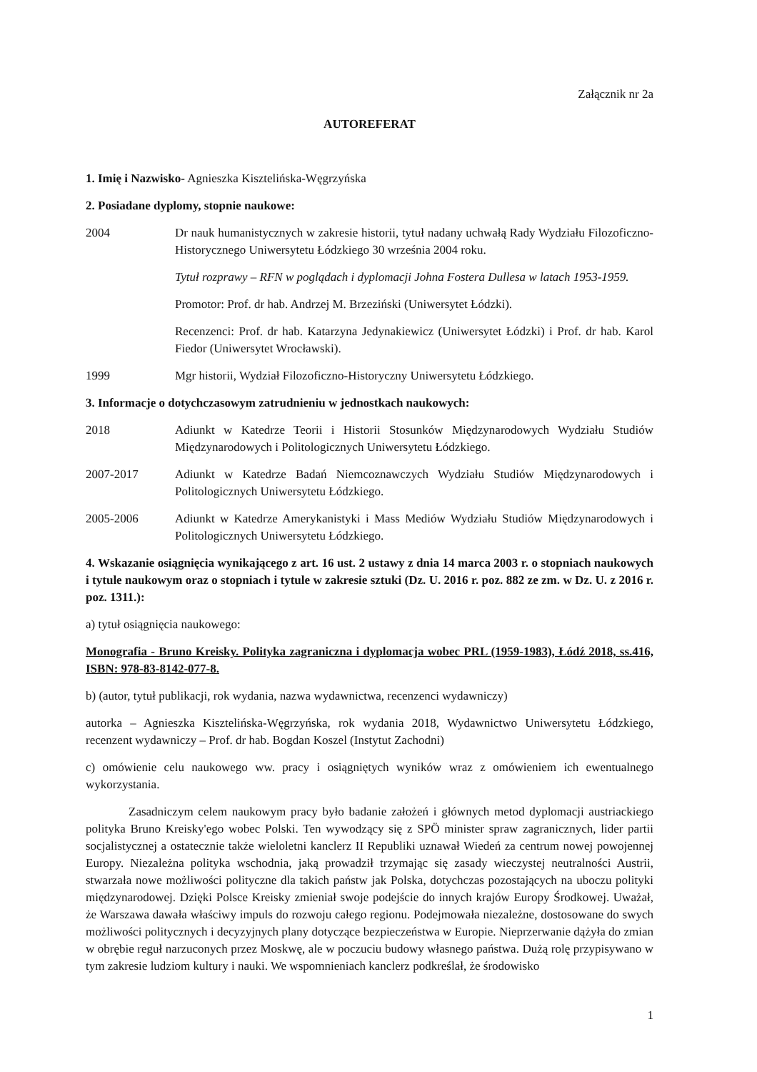Załącznik nr 2a
AUTOREFERAT
1. Imię i Nazwisko- Agnieszka Kisztelińska-Węgrzyńska
2. Posiadane dyplomy, stopnie naukowe:
2004 Dr nauk humanistycznych w zakresie historii, tytuł nadany uchwałą Rady Wydziału Filozoficzno-Historycznego Uniwersytetu Łódzkiego 30 września 2004 roku.
Tytuł rozprawy – RFN w poglądach i dyplomacji Johna Fostera Dullesa w latach 1953-1959.
Promotor: Prof. dr hab. Andrzej M. Brzeziński (Uniwersytet Łódzki).
Recenzenci: Prof. dr hab. Katarzyna Jedynakiewicz (Uniwersytet Łódzki) i Prof. dr hab. Karol Fiedor (Uniwersytet Wrocławski).
1999 Mgr historii, Wydział Filozoficzno-Historyczny Uniwersytetu Łódzkiego.
3. Informacje o dotychczasowym zatrudnieniu w jednostkach naukowych:
2018 Adiunkt w Katedrze Teorii i Historii Stosunków Międzynarodowych Wydziału Studiów Międzynarodowych i Politologicznych Uniwersytetu Łódzkiego.
2007-2017 Adiunkt w Katedrze Badań Niemcoznawczych Wydziału Studiów Międzynarodowych i Politologicznych Uniwersytetu Łódzkiego.
2005-2006 Adiunkt w Katedrze Amerykanistyki i Mass Mediów Wydziału Studiów Międzynarodowych i Politologicznych Uniwersytetu Łódzkiego.
4. Wskazanie osiągnięcia wynikającego z art. 16 ust. 2 ustawy z dnia 14 marca 2003 r. o stopniach naukowych i tytule naukowym oraz o stopniach i tytule w zakresie sztuki (Dz. U. 2016 r. poz. 882 ze zm. w Dz. U. z 2016 r. poz. 1311.):
a) tytuł osiągnięcia naukowego:
Monografia - Bruno Kreisky. Polityka zagraniczna i dyplomacja wobec PRL (1959-1983), Łódź 2018, ss.416, ISBN: 978-83-8142-077-8.
b) (autor, tytuł publikacji, rok wydania, nazwa wydawnictwa, recenzenci wydawniczy)
autorka – Agnieszka Kisztelińska-Węgrzyńska, rok wydania 2018, Wydawnictwo Uniwersytetu Łódzkiego, recenzent wydawniczy – Prof. dr hab. Bogdan Koszel (Instytut Zachodni)
c) omówienie celu naukowego ww. pracy i osiągniętych wyników wraz z omówieniem ich ewentualnego wykorzystania.
Zasadniczym celem naukowym pracy było badanie założeń i głównych metod dyplomacji austriackiego polityka Bruno Kreisky'ego wobec Polski. Ten wywodzący się z SPÖ minister spraw zagranicznych, lider partii socjalistycznej a ostatecznie także wieloletni kanclerz II Republiki uznawał Wiedeń za centrum nowej powojennej Europy. Niezależna polityka wschodnia, jaką prowadził trzymając się zasady wieczystej neutralności Austrii, stwarzała nowe możliwości polityczne dla takich państw jak Polska, dotychczas pozostających na uboczu polityki międzynarodowej. Dzięki Polsce Kreisky zmieniał swoje podejście do innych krajów Europy Środkowej. Uważał, że Warszawa dawała właściwy impuls do rozwoju całego regionu. Podejmowała niezależne, dostosowane do swych możliwości politycznych i decyzyjnych plany dotyczące bezpieczeństwa w Europie. Nieprzerwanie dążyła do zmian w obrębie reguł narzuconych przez Moskwę, ale w poczuciu budowy własnego państwa. Dużą rolę przypisywano w tym zakresie ludziom kultury i nauki. We wspomnieniach kanclerz podkreślał, że środowisko
1